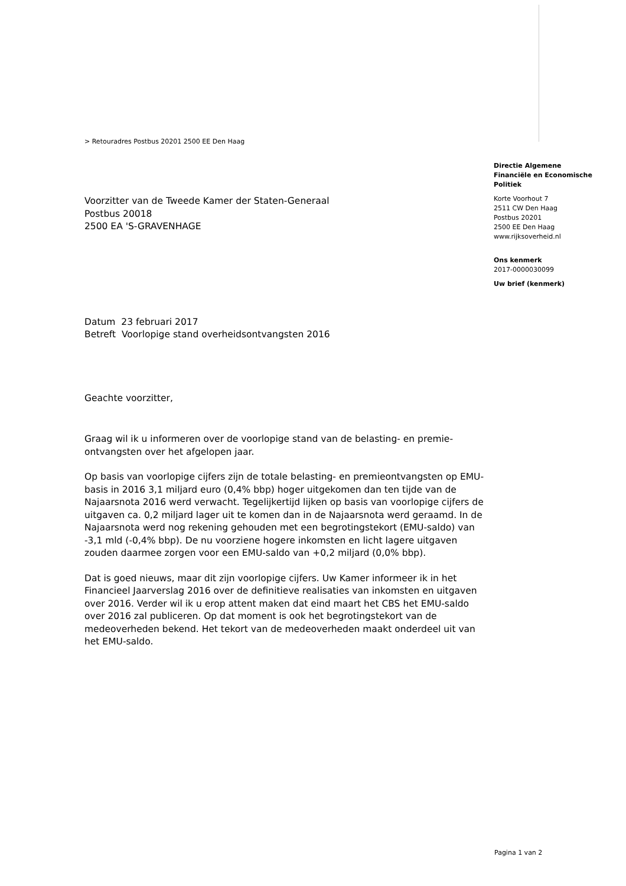> Retouradres Postbus 20201 2500 EE Den Haag
Directie Algemene
Financiële en Economische
Politiek
Korte Voorhout 7
2511 CW Den Haag
Postbus 20201
2500 EE Den Haag
www.rijksoverheid.nl
Ons kenmerk
2017-0000030099
Uw brief (kenmerk)
Voorzitter van de Tweede Kamer der Staten-Generaal
Postbus 20018
2500 EA 'S-GRAVENHAGE
Datum 23 februari 2017
Betreft Voorlopige stand overheidsontvangsten 2016
Geachte voorzitter,
Graag wil ik u informeren over de voorlopige stand van de belasting- en premie-ontvangsten over het afgelopen jaar.
Op basis van voorlopige cijfers zijn de totale belasting- en premieontvangsten op EMU-basis in 2016 3,1 miljard euro (0,4% bbp) hoger uitgekomen dan ten tijde van de Najaarsnota 2016 werd verwacht. Tegelijkertijd lijken op basis van voorlopige cijfers de uitgaven ca. 0,2 miljard lager uit te komen dan in de Najaarsnota werd geraamd. In de Najaarsnota werd nog rekening gehouden met een begrotingstekort (EMU-saldo) van -3,1 mld (-0,4% bbp). De nu voorziene hogere inkomsten en licht lagere uitgaven zouden daarmee zorgen voor een EMU-saldo van +0,2 miljard (0,0% bbp).
Dat is goed nieuws, maar dit zijn voorlopige cijfers. Uw Kamer informeer ik in het Financieel Jaarverslag 2016 over de definitieve realisaties van inkomsten en uitgaven over 2016. Verder wil ik u erop attent maken dat eind maart het CBS het EMU-saldo over 2016 zal publiceren. Op dat moment is ook het begrotingstekort van de medeoverheden bekend. Het tekort van de medeoverheden maakt onderdeel uit van het EMU-saldo.
Pagina 1 van 2